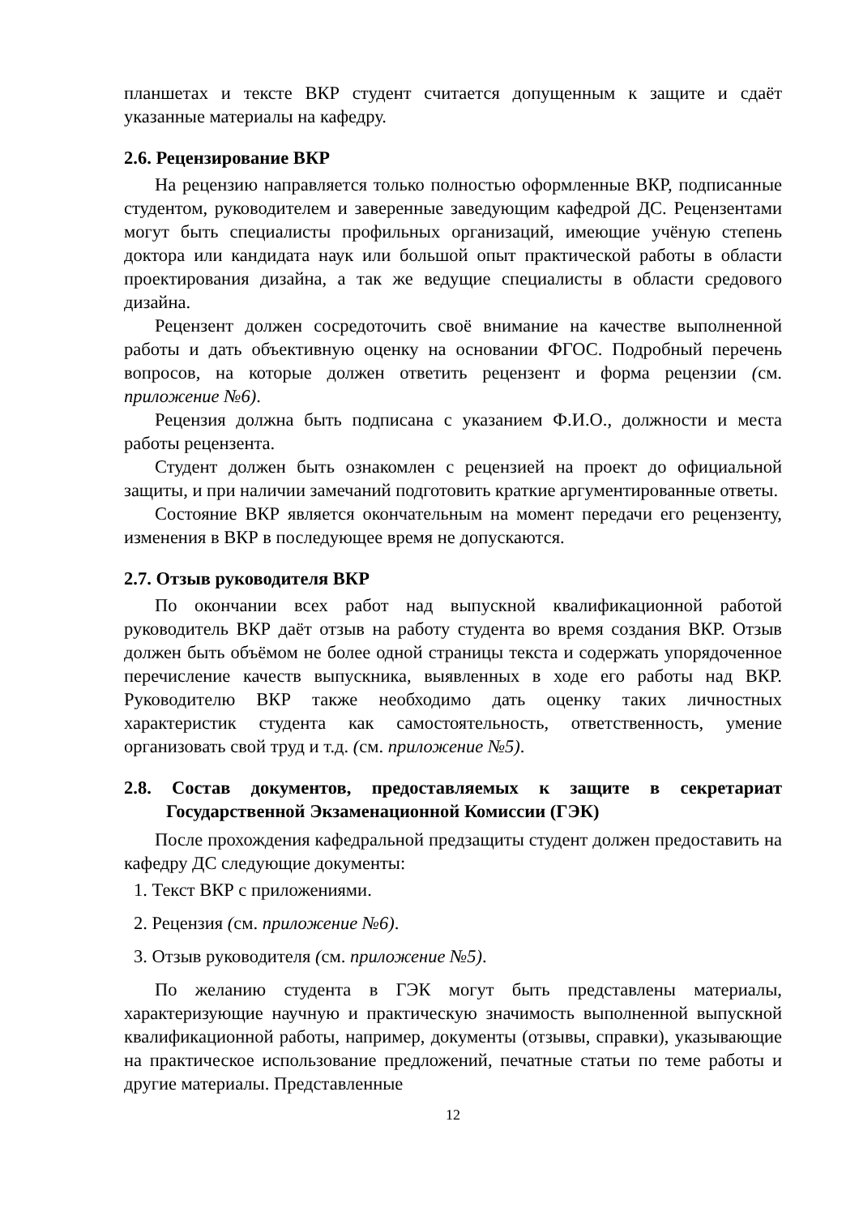планшетах и тексте ВКР студент считается допущенным к защите и сдаёт указанные материалы на кафедру.
2.6. Рецензирование ВКР
На рецензию направляется только полностью оформленные ВКР, подписанные студентом, руководителем и заверенные заведующим кафедрой ДС. Рецензентами могут быть специалисты профильных организаций, имеющие учёную степень доктора или кандидата наук или большой опыт практической работы в области проектирования дизайна, а так же ведущие специалисты в области средового дизайна.
Рецензент должен сосредоточить своё внимание на качестве выполненной работы и дать объективную оценку на основании ФГОС. Подробный перечень вопросов, на которые должен ответить рецензент и форма рецензии (см. приложение №6).
Рецензия должна быть подписана с указанием Ф.И.О., должности и места работы рецензента.
Студент должен быть ознакомлен с рецензией на проект до официальной защиты, и при наличии замечаний подготовить краткие аргументированные ответы.
Состояние ВКР является окончательным на момент передачи его рецензенту, изменения в ВКР в последующее время не допускаются.
2.7. Отзыв руководителя ВКР
По окончании всех работ над выпускной квалификационной работой руководитель ВКР даёт отзыв на работу студента во время создания ВКР. Отзыв должен быть объёмом не более одной страницы текста и содержать упорядоченное перечисление качеств выпускника, выявленных в ходе его работы над ВКР. Руководителю ВКР также необходимо дать оценку таких личностных характеристик студента как самостоятельность, ответственность, умение организовать свой труд и т.д. (см. приложение №5).
2.8. Состав документов, предоставляемых к защите в секретариат Государственной Экзаменационной Комиссии (ГЭК)
После прохождения кафедральной предзащиты студент должен предоставить на кафедру ДС следующие документы:
1. Текст ВКР с приложениями.
2. Рецензия (см. приложение №6).
3. Отзыв руководителя (см. приложение №5).
По желанию студента в ГЭК могут быть представлены материалы, характеризующие научную и практическую значимость выполненной выпускной квалификационной работы, например, документы (отзывы, справки), указывающие на практическое использование предложений, печатные статьи по теме работы и другие материалы. Представленные
12